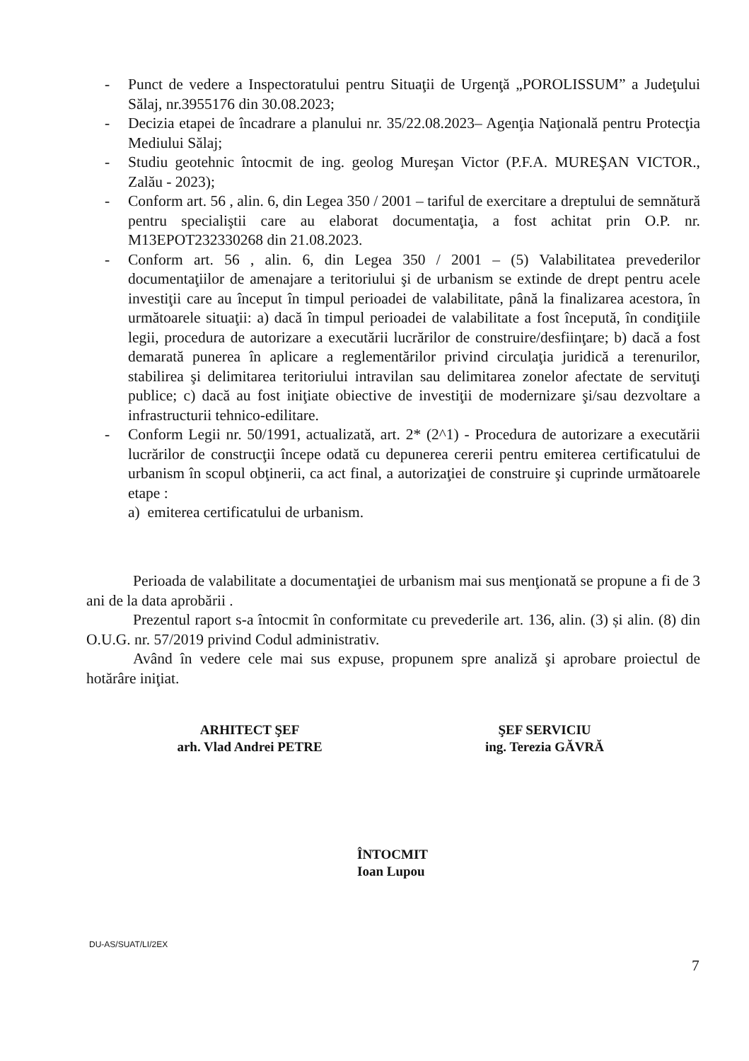- Punct de vedere a Inspectoratului pentru Situaţii de Urgenţă „POROLISSUM” a Judeţului Sălaj, nr.3955176 din 30.08.2023;
- Decizia etapei de încadrare a planului nr. 35/22.08.2023– Agenţia Naţională pentru Protecţia Mediului Sălaj;
- Studiu geotehnic întocmit de ing. geolog Mureşan Victor (P.F.A. MUREŞAN VICTOR., Zalău - 2023);
- Conform art. 56 , alin. 6, din Legea 350 / 2001 – tariful de exercitare a dreptului de semnătură pentru specialiştii care au elaborat documentaţia, a fost achitat prin O.P. nr. M13EPOT232330268 din 21.08.2023.
- Conform art. 56 , alin. 6, din Legea 350 / 2001 – (5) Valabilitatea prevederilor documentaţiilor de amenajare a teritoriului şi de urbanism se extinde de drept pentru acele investiţii care au început în timpul perioadei de valabilitate, până la finalizarea acestora, în următoarele situaţii: a) dacă în timpul perioadei de valabilitate a fost începută, în condiţiile legii, procedura de autorizare a executării lucrărilor de construire/desfiinţare; b) dacă a fost demarată punerea în aplicare a reglementărilor privind circulaţia juridică a terenurilor, stabilirea şi delimitarea teritoriului intravilan sau delimitarea zonelor afectate de servituţi publice; c) dacă au fost iniţiate obiective de investiţii de modernizare şi/sau dezvoltare a infrastructurii tehnico-edilitare.
- Conform Legii nr. 50/1991, actualizată, art. 2* (2^1) - Procedura de autorizare a executării lucrărilor de construcţii începe odată cu depunerea cererii pentru emiterea certificatului de urbanism în scopul obţinerii, ca act final, a autorizaţiei de construire şi cuprinde următoarele etape :
a) emiterea certificatului de urbanism.
Perioada de valabilitate a documentaţiei de urbanism mai sus menţionată se propune a fi de 3 ani de la data aprobării .
Prezentul raport s-a întocmit în conformitate cu prevederile art. 136, alin. (3) și alin. (8) din O.U.G. nr. 57/2019 privind Codul administrativ.
Având în vedere cele mai sus expuse, propunem spre analiză şi aprobare proiectul de hotărâre iniţiat.
ARHITECT ŞEF
arh. Vlad Andrei PETRE
ŞEF SERVICIU
ing. Terezia GĂVRĂ
ÎNTOCMIT
Ioan Lupou
DU-AS/SUAT/LI/2EX
7